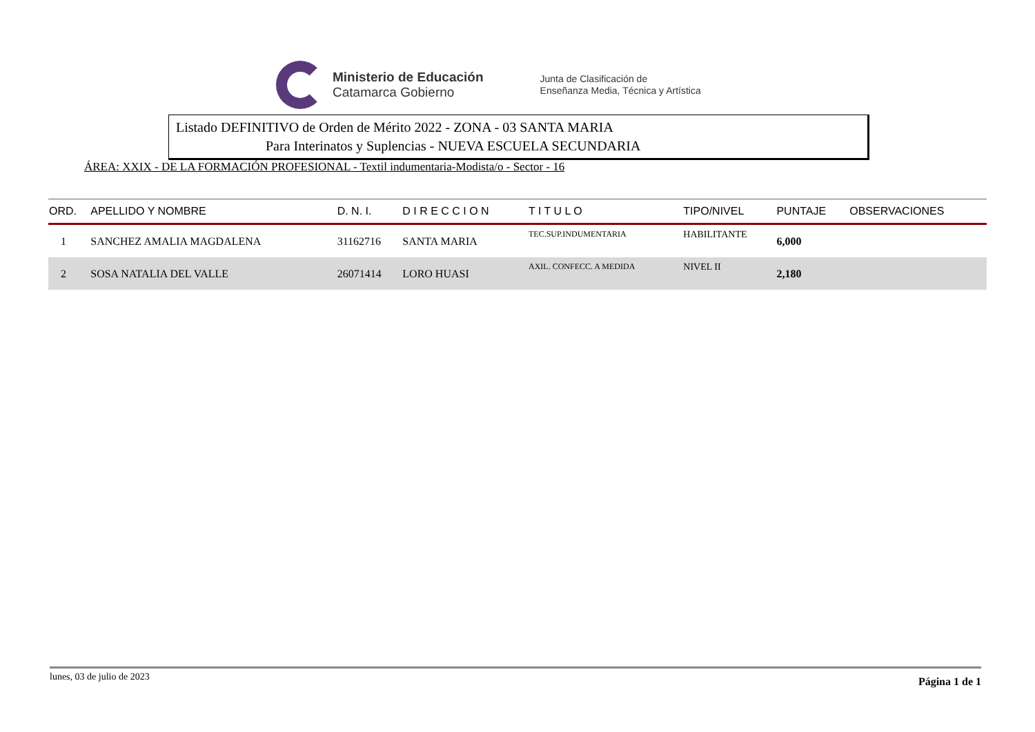Ministerio de Educación
Catamarca Gobierno
Junta de Clasificación de
Enseñanza Media, Técnica y Artística
Listado DEFINITIVO de Orden de Mérito 2022 - ZONA - 03 SANTA MARIA
Para Interinatos y Suplencias - NUEVA ESCUELA SECUNDARIA
ÁREA: XXIX - DE LA FORMACIÓN PROFESIONAL - Textil indumentaria-Modista/o - Sector - 16
| ORD. | APELLIDO Y NOMBRE | D. N. I. | D I R E C C I O N | T I T U L O | TIPO/NIVEL | PUNTAJE | OBSERVACIONES |
| --- | --- | --- | --- | --- | --- | --- | --- |
| 1 | SANCHEZ AMALIA MAGDALENA | 31162716 | SANTA MARIA | TEC.SUP.INDUMENTARIA | HABILITANTE | 6,000 | |
| 2 | SOSA NATALIA DEL VALLE | 26071414 | LORO HUASI | AXIL. CONFECC. A MEDIDA | NIVEL II | 2,180 | |
lunes, 03 de julio de 2023 Página 1 de 1